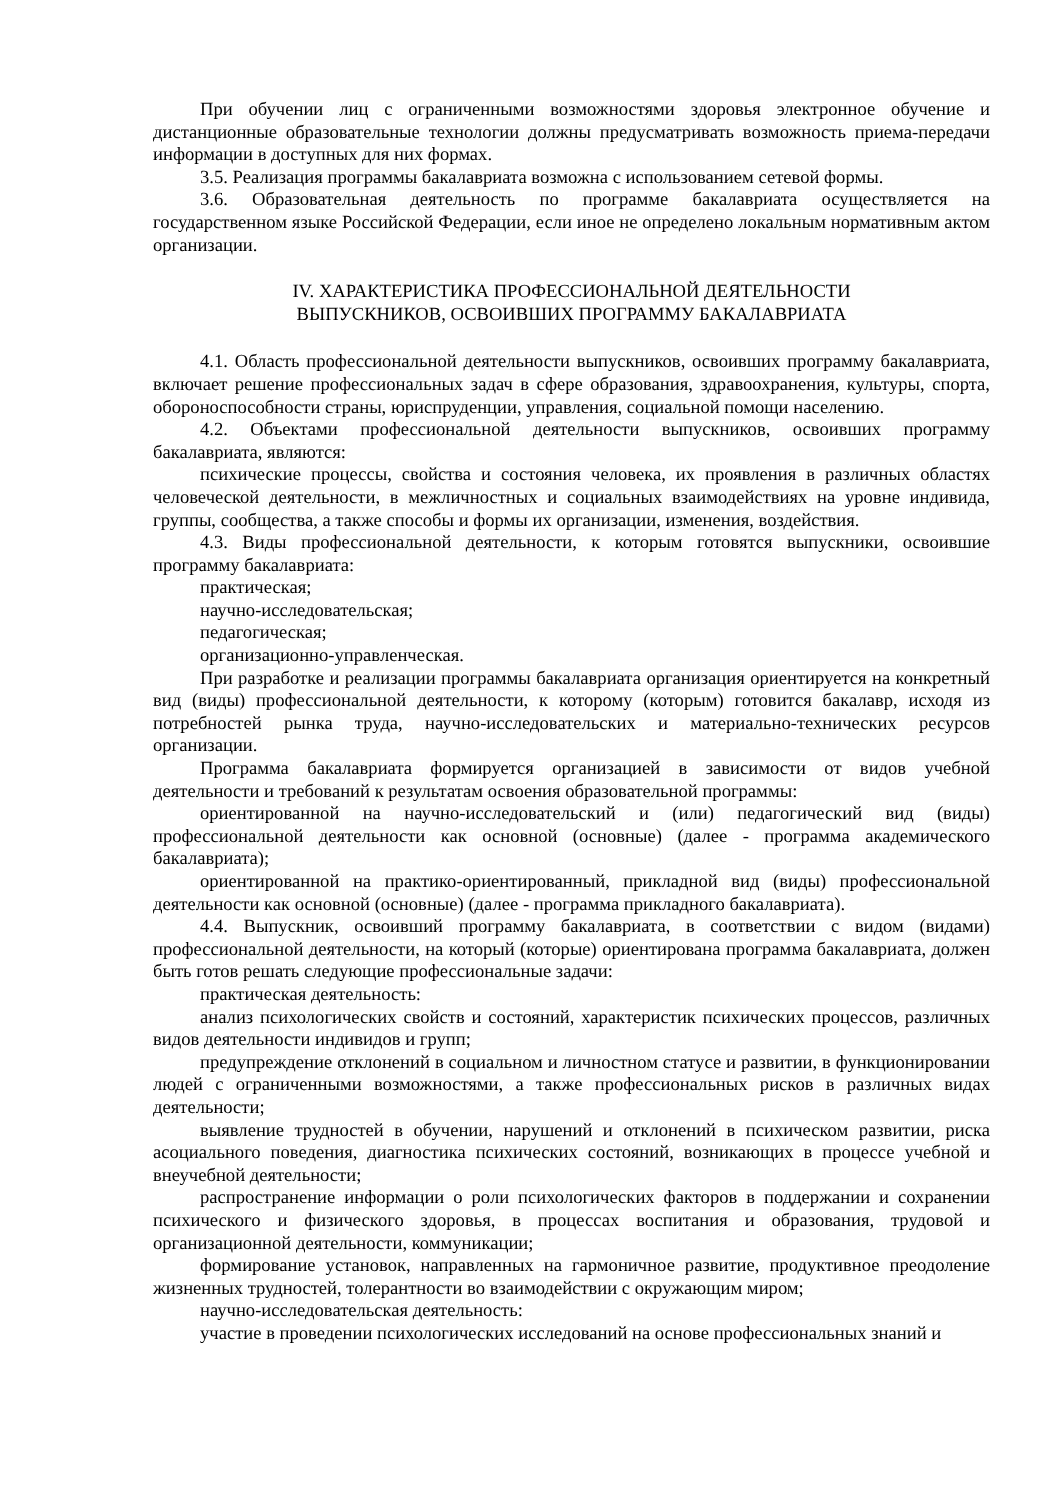При обучении лиц с ограниченными возможностями здоровья электронное обучение и дистанционные образовательные технологии должны предусматривать возможность приема-передачи информации в доступных для них формах.
3.5. Реализация программы бакалавриата возможна с использованием сетевой формы.
3.6. Образовательная деятельность по программе бакалавриата осуществляется на государственном языке Российской Федерации, если иное не определено локальным нормативным актом организации.
IV. ХАРАКТЕРИСТИКА ПРОФЕССИОНАЛЬНОЙ ДЕЯТЕЛЬНОСТИ
ВЫПУСКНИКОВ, ОСВОИВШИХ ПРОГРАММУ БАКАЛАВРИАТА
4.1. Область профессиональной деятельности выпускников, освоивших программу бакалавриата, включает решение профессиональных задач в сфере образования, здравоохранения, культуры, спорта, обороноспособности страны, юриспруденции, управления, социальной помощи населению.
4.2. Объектами профессиональной деятельности выпускников, освоивших программу бакалавриата, являются:
психические процессы, свойства и состояния человека, их проявления в различных областях человеческой деятельности, в межличностных и социальных взаимодействиях на уровне индивида, группы, сообщества, а также способы и формы их организации, изменения, воздействия.
4.3. Виды профессиональной деятельности, к которым готовятся выпускники, освоившие программу бакалавриата:
практическая;
научно-исследовательская;
педагогическая;
организационно-управленческая.
При разработке и реализации программы бакалавриата организация ориентируется на конкретный вид (виды) профессиональной деятельности, к которому (которым) готовится бакалавр, исходя из потребностей рынка труда, научно-исследовательских и материально-технических ресурсов организации.
Программа бакалавриата формируется организацией в зависимости от видов учебной деятельности и требований к результатам освоения образовательной программы:
ориентированной на научно-исследовательский и (или) педагогический вид (виды) профессиональной деятельности как основной (основные) (далее - программа академического бакалавриата);
ориентированной на практико-ориентированный, прикладной вид (виды) профессиональной деятельности как основной (основные) (далее - программа прикладного бакалавриата).
4.4. Выпускник, освоивший программу бакалавриата, в соответствии с видом (видами) профессиональной деятельности, на который (которые) ориентирована программа бакалавриата, должен быть готов решать следующие профессиональные задачи:
практическая деятельность:
анализ психологических свойств и состояний, характеристик психических процессов, различных видов деятельности индивидов и групп;
предупреждение отклонений в социальном и личностном статусе и развитии, в функционировании людей с ограниченными возможностями, а также профессиональных рисков в различных видах деятельности;
выявление трудностей в обучении, нарушений и отклонений в психическом развитии, риска асоциального поведения, диагностика психических состояний, возникающих в процессе учебной и внеучебной деятельности;
распространение информации о роли психологических факторов в поддержании и сохранении психического и физического здоровья, в процессах воспитания и образования, трудовой и организационной деятельности, коммуникации;
формирование установок, направленных на гармоничное развитие, продуктивное преодоление жизненных трудностей, толерантности во взаимодействии с окружающим миром;
научно-исследовательская деятельность:
участие в проведении психологических исследований на основе профессиональных знаний и